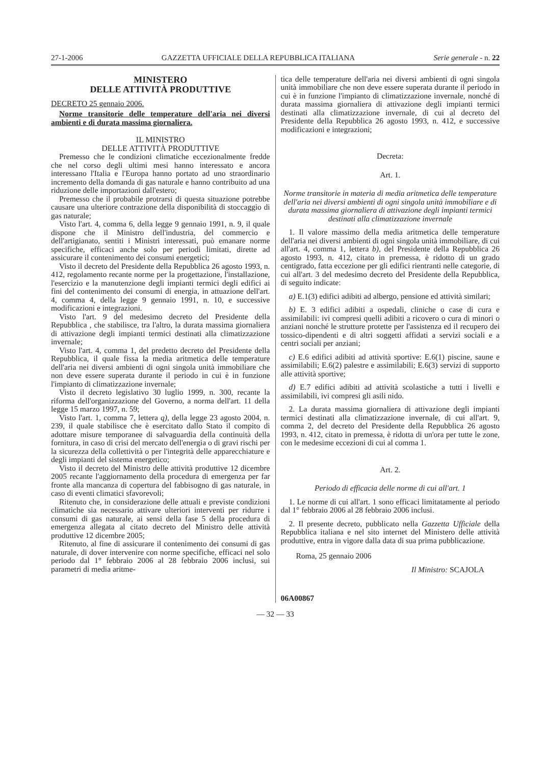27-1-2006 GAZZETTA UFFICIALE DELLA REPUBBLICA ITALIANA Serie generale - n. 22
MINISTERO
DELLE ATTIVITÀ PRODUTTIVE
DECRETO 25 gennaio 2006.
Norme transitorie delle temperature dell'aria nei diversi ambienti e di durata massima giornaliera.
IL MINISTRO
DELLE ATTIVITÀ PRODUTTIVE
Premesso che le condizioni climatiche eccezionalmente fredde che nel corso degli ultimi mesi hanno interessato e ancora interessano l'Italia e l'Europa hanno portato ad uno straordinario incremento della domanda di gas naturale e hanno contribuito ad una riduzione delle importazioni dall'estero;
Premesso che il probabile protrarsi di questa situazione potrebbe causare una ulteriore contrazione della disponibilità di stoccaggio di gas naturale;
Visto l'art. 4, comma 6, della legge 9 gennaio 1991, n. 9, il quale dispone che il Ministro dell'industria, del commercio e dell'artigianato, sentiti i Ministri interessati, può emanare norme specifiche, efficaci anche solo per periodi limitati, dirette ad assicurare il contenimento dei consumi energetici;
Visto il decreto del Presidente della Repubblica 26 agosto 1993, n. 412, regolamento recante norme per la progettazione, l'installazione, l'esercizio e la manutenzione degli impianti termici degli edifici ai fini del contenimento dei consumi di energia, in attuazione dell'art. 4, comma 4, della legge 9 gennaio 1991, n. 10, e successive modificazioni e integrazioni.
Visto l'art. 9 del medesimo decreto del Presidente della Repubblica , che stabilisce, tra l'altro, la durata massima giornaliera di attivazione degli impianti termici destinati alla climatizzazione invernale;
Visto l'art. 4, comma 1, del predetto decreto del Presidente della Repubblica, il quale fissa la media aritmetica delle temperature dell'aria nei diversi ambienti di ogni singola unità immobiliare che non deve essere superata durante il periodo in cui è in funzione l'impianto di climatizzazione invernale;
Visto il decreto legislativo 30 luglio 1999, n. 300, recante la riforma dell'organizzazione del Governo, a norma dell'art. 11 della legge 15 marzo 1997, n. 59;
Visto l'art. 1, comma 7, lettera q), della legge 23 agosto 2004, n. 239, il quale stabilisce che è esercitato dallo Stato il compito di adottare misure temporanee di salvaguardia della continuità della fornitura, in caso di crisi del mercato dell'energia o di gravi rischi per la sicurezza della collettività o per l'integrità delle apparecchiature e degli impianti del sistema energetico;
Visto il decreto del Ministro delle attività produttive 12 dicembre 2005 recante l'aggiornamento della procedura di emergenza per far fronte alla mancanza di copertura del fabbisogno di gas naturale, in caso di eventi climatici sfavorevoli;
Ritenuto che, in considerazione delle attuali e previste condizioni climatiche sia necessario attivare ulteriori interventi per ridurre i consumi di gas naturale, ai sensi della fase 5 della procedura di emergenza allegata al citato decreto del Ministro delle attività produttive 12 dicembre 2005;
Ritenuto, al fine di assicurare il contenimento dei consumi di gas naturale, di dover intervenire con norme specifiche, efficaci nel solo periodo dal 1° febbraio 2006 al 28 febbraio 2006 inclusi, sui parametri di media aritme-
tica delle temperature dell'aria nei diversi ambienti di ogni singola unità immobiliare che non deve essere superata durante il periodo in cui è in funzione l'impianto di climatizzazione invernale, nonché di durata massima giornaliera di attivazione degli impianti termici destinati alla climatizzazione invernale, di cui al decreto del Presidente della Repubblica 26 agosto 1993, n. 412, e successive modificazioni e integrazioni;
Decreta:
Art. 1.
Norme transitorie in materia di media aritmetica delle temperature dell'aria nei diversi ambienti di ogni singola unità immobiliare e di durata massima giornaliera di attivazione degli impianti termici destinati alla climatizzazione invernale
1. Il valore massimo della media aritmetica delle temperature dell'aria nei diversi ambienti di ogni singola unità immobiliare, di cui all'art. 4, comma 1, lettera b), del Presidente della Repubblica 26 agosto 1993, n. 412, citato in premessa, è ridotto di un grado centigrado, fatta eccezione per gli edifici rientranti nelle categorie, di cui all'art. 3 del medesimo decreto del Presidente della Repubblica, di seguito indicate:
a) E.1(3) edifici adibiti ad albergo, pensione ed attività similari;
b) E. 3 edifici adibiti a ospedali, cliniche o case di cura e assimilabili: ivi compresi quelli adibiti a ricovero o cura di minori o anziani nonché le strutture protette per l'assistenza ed il recupero dei tossico-dipendenti e di altri soggetti affidati a servizi sociali e a centri sociali per anziani;
c) E.6 edifici adibiti ad attività sportive: E.6(1) piscine, saune e assimilabili; E.6(2) palestre e assimilabili; E.6(3) servizi di supporto alle attività sportive;
d) E.7 edifici adibiti ad attività scolastiche a tutti i livelli e assimilabili, ivi compresi gli asili nido.
2. La durata massima giornaliera di attivazione degli impianti termici destinati alla climatizzazione invernale, di cui all'art. 9, comma 2, del decreto del Presidente della Repubblica 26 agosto 1993, n. 412, citato in premessa, è ridotta di un'ora per tutte le zone, con le medesime eccezioni di cui al comma 1.
Art. 2.
Periodo di efficacia delle norme di cui all'art. 1
1. Le norme di cui all'art. 1 sono efficaci limitatamente al periodo dal 1° febbraio 2006 al 28 febbraio 2006 inclusi.
2. Il presente decreto, pubblicato nella Gazzetta Ufficiale della Repubblica italiana e nel sito internet del Ministero delle attività produttive, entra in vigore dalla data di sua prima pubblicazione.
Roma, 25 gennaio 2006
Il Ministro: SCAJOLA
06A00867
— 32 — 33